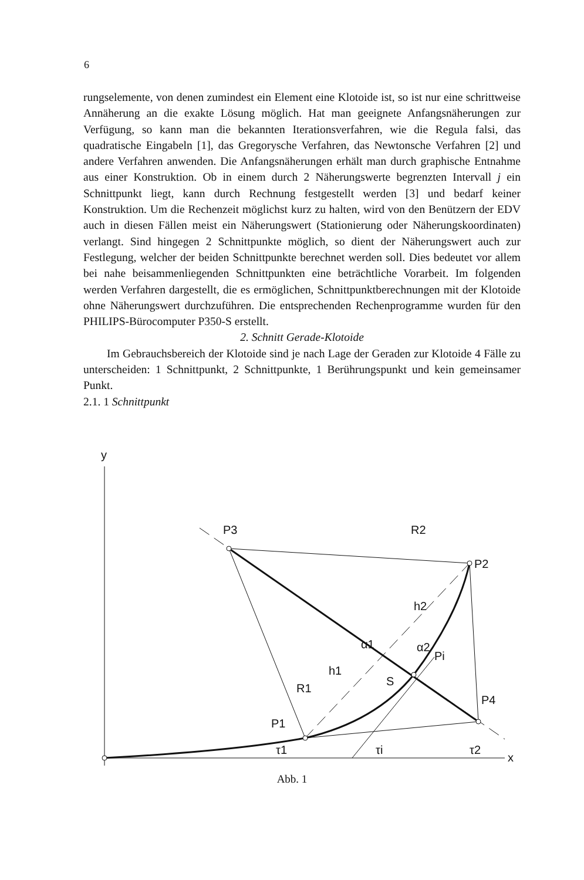6
rungselemente, von denen zumindest ein Element eine Klotoide ist, so ist nur eine schrittweise Annäherung an die exakte Lösung möglich. Hat man geeignete Anfangsnäherungen zur Verfügung, so kann man die bekannten Iterationsverfahren, wie die Regula falsi, das quadratische Eingabeln [1], das Gregorysche Verfahren, das Newtonsche Verfahren [2] und andere Verfahren anwenden. Die Anfangsnäherungen erhält man durch graphische Entnahme aus einer Konstruktion. Ob in einem durch 2 Näherungswerte begrenzten Intervall j ein Schnittpunkt liegt, kann durch Rechnung festgestellt werden [3] und bedarf keiner Konstruktion. Um die Rechenzeit möglichst kurz zu halten, wird von den Benützern der EDV auch in diesen Fällen meist ein Näherungswert (Stationierung oder Näherungskoordinaten) verlangt. Sind hingegen 2 Schnittpunkte möglich, so dient der Näherungswert auch zur Festlegung, welcher der beiden Schnittpunkte berechnet werden soll. Dies bedeutet vor allem bei nahe beisammenliegenden Schnittpunkten eine beträchtliche Vorarbeit. Im folgenden werden Verfahren dargestellt, die es ermöglichen, Schnittpunktberechnungen mit der Klotoide ohne Näherungswert durchzuführen. Die entsprechenden Rechenprogramme wurden für den PHILIPS-Bürocomputer P350-S erstellt.
2. Schnitt Gerade-Klotoide
Im Gebrauchsbereich der Klotoide sind je nach Lage der Geraden zur Klotoide 4 Fälle zu unterscheiden: 1 Schnittpunkt, 2 Schnittpunkte, 1 Berührungspunkt und kein gemeinsamer Punkt.
2.1. 1 Schnittpunkt
y
x
P3
R2
P2
h2
Pi
S
P4
h1
R1
P1
α1
α2
τ1
τi
τ2
Abb. 1